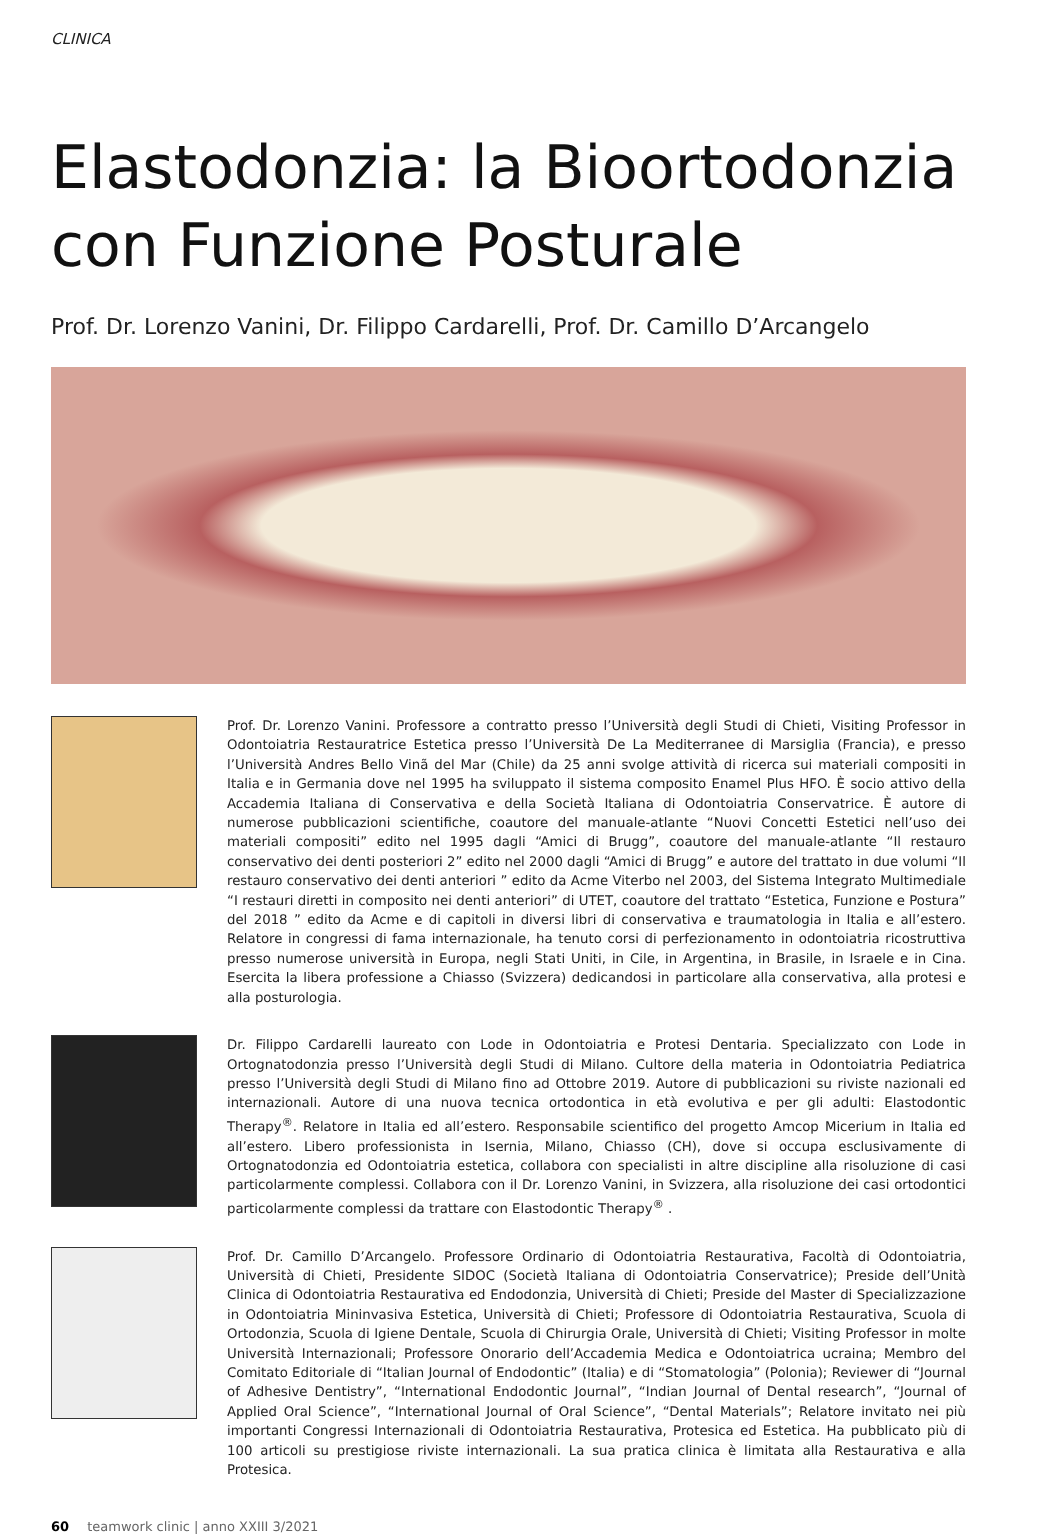CLINICA
Elastodonzia: la Bioortodonzia con Funzione Posturale
Prof. Dr. Lorenzo Vanini, Dr. Filippo Cardarelli, Prof. Dr. Camillo D’Arcangelo
Prof. Dr. Lorenzo Vanini. Professore a contratto presso l’Università degli Studi di Chieti, Visiting Professor in Odontoiatria Restauratrice Estetica presso l’Università De La Mediterranee di Marsiglia (Francia), e presso l’Università Andres Bello Vinã del Mar (Chile) da 25 anni svolge attività di ricerca sui materiali compositi in Italia e in Germania dove nel 1995 ha sviluppato il sistema composito Enamel Plus HFO. È socio attivo della Accademia Italiana di Conservativa e della Società Italiana di Odontoiatria Conservatrice. È autore di numerose pubblicazioni scientifiche, coautore del manuale-atlante “Nuovi Concetti Estetici nell’uso dei materiali compositi” edito nel 1995 dagli “Amici di Brugg”, coautore del manuale-atlante “Il restauro conservativo dei denti posteriori 2” edito nel 2000 dagli “Amici di Brugg” e autore del trattato in due volumi “Il restauro conservativo dei denti anteriori ” edito da Acme Viterbo nel 2003, del Sistema Integrato Multimediale “I restauri diretti in composito nei denti anteriori” di UTET, coautore del trattato “Estetica, Funzione e Postura” del 2018 ” edito da Acme e di capitoli in diversi libri di conservativa e traumatologia in Italia e all’estero. Relatore in congressi di fama internazionale, ha tenuto corsi di perfezionamento in odontoiatria ricostruttiva presso numerose università in Europa, negli Stati Uniti, in Cile, in Argentina, in Brasile, in Israele e in Cina. Esercita la libera professione a Chiasso (Svizzera) dedicandosi in particolare alla conservativa, alla protesi e alla posturologia.
Dr. Filippo Cardarelli laureato con Lode in Odontoiatria e Protesi Dentaria. Specializzato con Lode in Ortognatodonzia presso l’Università degli Studi di Milano. Cultore della materia in Odontoiatria Pediatrica presso l’Università degli Studi di Milano fino ad Ottobre 2019. Autore di pubblicazioni su riviste nazionali ed internazionali. Autore di una nuova tecnica ortodontica in età evolutiva e per gli adulti: Elastodontic Therapy<sup>®</sup>. Relatore in Italia ed all’estero. Responsabile scientifico del progetto Amcop Micerium in Italia ed all’estero. Libero professionista in Isernia, Milano, Chiasso (CH), dove si occupa esclusivamente di Ortognatodonzia ed Odontoiatria estetica, collabora con specialisti in altre discipline alla risoluzione di casi particolarmente complessi. Collabora con il Dr. Lorenzo Vanini, in Svizzera, alla risoluzione dei casi ortodontici particolarmente complessi da trattare con Elastodontic Therapy<sup>®</sup> .
Prof. Dr. Camillo D’Arcangelo. Professore Ordinario di Odontoiatria Restaurativa, Facoltà di Odontoiatria, Università di Chieti, Presidente SIDOC (Società Italiana di Odontoiatria Conservatrice); Preside dell’Unità Clinica di Odontoiatria Restaurativa ed Endodonzia, Università di Chieti; Preside del Master di Specializzazione in Odontoiatria Mininvasiva Estetica, Università di Chieti; Professore di Odontoiatria Restaurativa, Scuola di Ortodonzia, Scuola di Igiene Dentale, Scuola di Chirurgia Orale, Università di Chieti; Visiting Professor in molte Università Internazionali; Professore Onorario dell’Accademia Medica e Odontoiatrica ucraina; Membro del Comitato Editoriale di “Italian Journal of Endodontic” (Italia) e di “Stomatologia” (Polonia); Reviewer di “Journal of Adhesive Dentistry”, “International Endodontic Journal”, “Indian Journal of Dental research”, “Journal of Applied Oral Science”, “International Journal of Oral Science”, “Dental Materials”; Relatore invitato nei più importanti Congressi Internazionali di Odontoiatria Restaurativa, Protesica ed Estetica. Ha pubblicato più di 100 articoli su prestigiose riviste internazionali. La sua pratica clinica è limitata alla Restaurativa e alla Protesica.
60 teamwork clinic | anno XXIII 3/2021